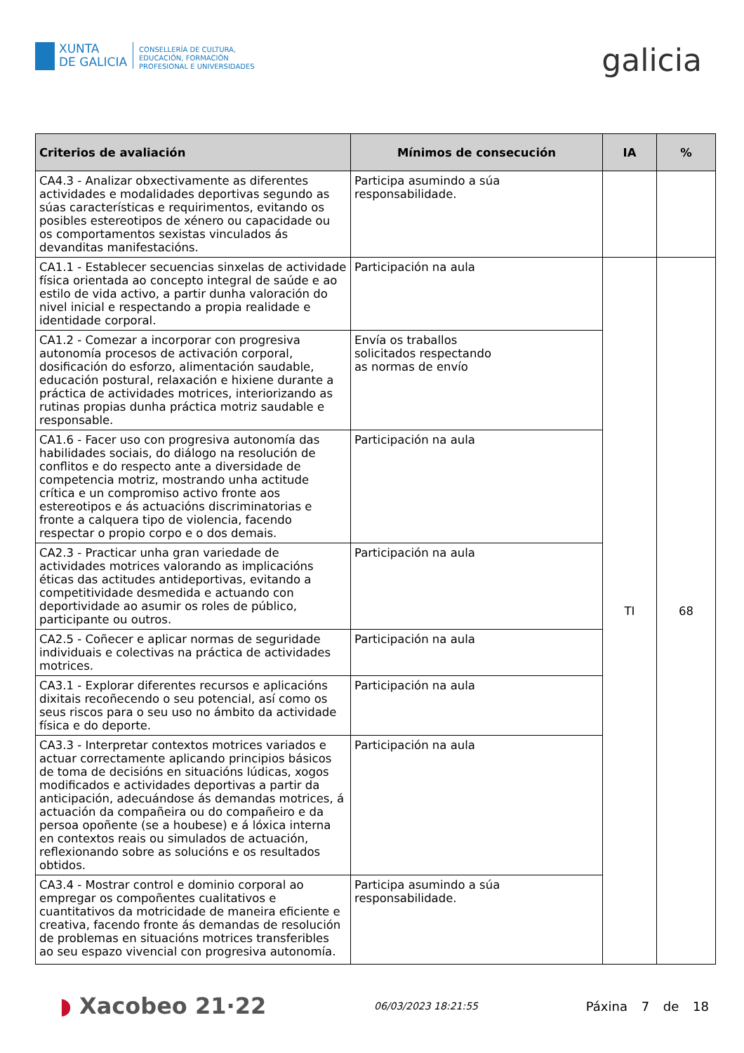XUNTA
DE GALICIA
CONSELLERÍA DE CULTURA,
EDUCACIÓN, FORMACIÓN
PROFESIONAL E UNIVERSIDADES
galicia
| Criterios de avaliación | Mínimos de consecución | IA | % |
| --- | --- | --- | --- |
| CA4.3 - Analizar obxectivamente as diferentes actividades e modalidades deportivas segundo as súas características e requirimentos, evitando os posibles estereotipos de xénero ou capacidade ou os comportamentos sexistas vinculados ás devanditas manifestacións. | Participa asumindo a súa responsabilidade. | | |
| CA1.1 - Establecer secuencias sinxelas de actividade física orientada ao concepto integral de saúde e ao estilo de vida activo, a partir dunha valoración do nivel inicial e respectando a propia realidade e identidade corporal. | Participación na aula | TI | 68 |
| CA1.2 - Comezar a incorporar con progresiva autonomía procesos de activación corporal, dosificación do esforzo, alimentación saudable, educación postural, relaxación e hixiene durante a práctica de actividades motrices, interiorizando as rutinas propias dunha práctica motriz saudable e responsable. | Envía os traballos solicitados respectando as normas de envío | | |
| CA1.6 - Facer uso con progresiva autonomía das habilidades sociais, do diálogo na resolución de conflitos e do respecto ante a diversidade de competencia motriz, mostrando unha actitude crítica e un compromiso activo fronte aos estereotipos e ás actuacións discriminatorias e fronte a calquera tipo de violencia, facendo respectar o propio corpo e o dos demais. | Participación na aula | | |
| CA2.3 - Practicar unha gran variedade de actividades motrices valorando as implicacións éticas das actitudes antideportivas, evitando a competitividade desmedida e actuando con deportividade ao asumir os roles de público, participante ou outros. | Participación na aula | | |
| CA2.5 - Coñecer e aplicar normas de seguridade individuais e colectivas na práctica de actividades motrices. | Participación na aula | | |
| CA3.1 - Explorar diferentes recursos e aplicacións dixitais recoñecendo o seu potencial, así como os seus riscos para o seu uso no ámbito da actividade física e do deporte. | Participación na aula | | |
| CA3.3 - Interpretar contextos motrices variados e actuar correctamente aplicando principios básicos de toma de decisións en situacións lúdicas, xogos modificados e actividades deportivas a partir da anticipación, adecuándose ás demandas motrices, á actuación da compañeira ou do compañeiro e da persoa opoñente (se a houbese) e á lóxica interna en contextos reais ou simulados de actuación, reflexionando sobre as solucións e os resultados obtidos. | Participación na aula | | |
| CA3.4 - Mostrar control e dominio corporal ao empregar os compoñentes cualitativos e cuantitativos da motricidade de maneira eficiente e creativa, facendo fronte ás demandas de resolución de problemas en situacións motrices transferibles ao seu espazo vivencial con progresiva autonomía. | Participa asumindo a súa responsabilidade. | | |
◗ Xacobeo 21·22
06/03/2023 18:21:55
Páxina 7 de 18